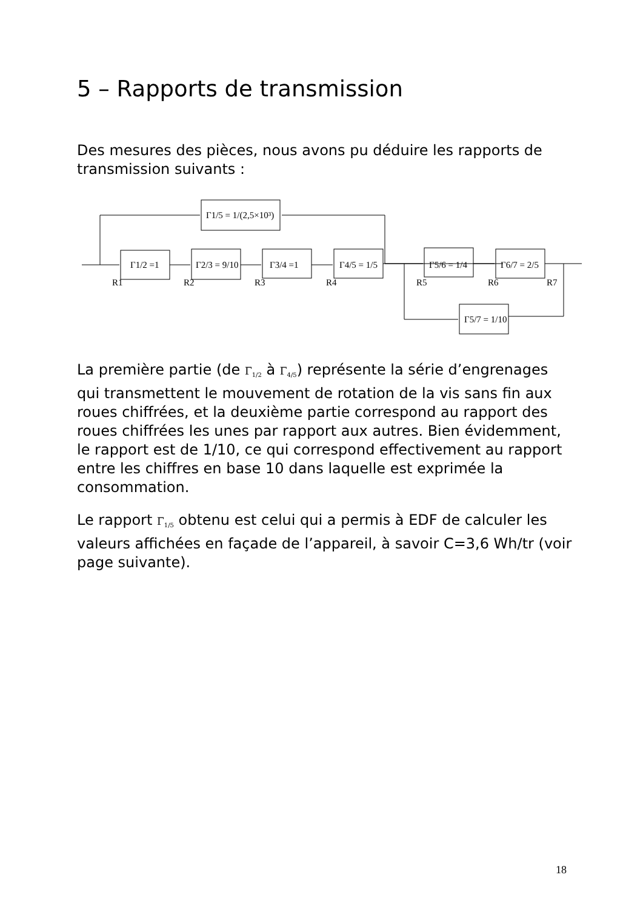5 – Rapports de transmission
Des mesures des pièces, nous avons pu déduire les rapports de transmission suivants :
Γ1/5 = 1/(2,5×10³)
Γ1/2 =1
Γ2/3 = 9/10
Γ3/4 =1
Γ4/5 = 1/5
Γ5/6 = 1/4
Γ6/7 = 2/5
Γ5/7 = 1/10
R1
R2
R3
R4
R5
R6
R7
La première partie (de Γ<sub>1/2</sub> à Γ<sub>4/5</sub>) représente la série d’engrenages qui transmettent le mouvement de rotation de la vis sans fin aux roues chiffrées, et la deuxième partie correspond au rapport des roues chiffrées les unes par rapport aux autres. Bien évidemment, le rapport est de 1/10, ce qui correspond effectivement au rapport entre les chiffres en base 10 dans laquelle est exprimée la consommation.
Le rapport Γ<sub>1/5</sub> obtenu est celui qui a permis à EDF de calculer les valeurs affichées en façade de l’appareil, à savoir C=3,6 Wh/tr (voir page suivante).
18